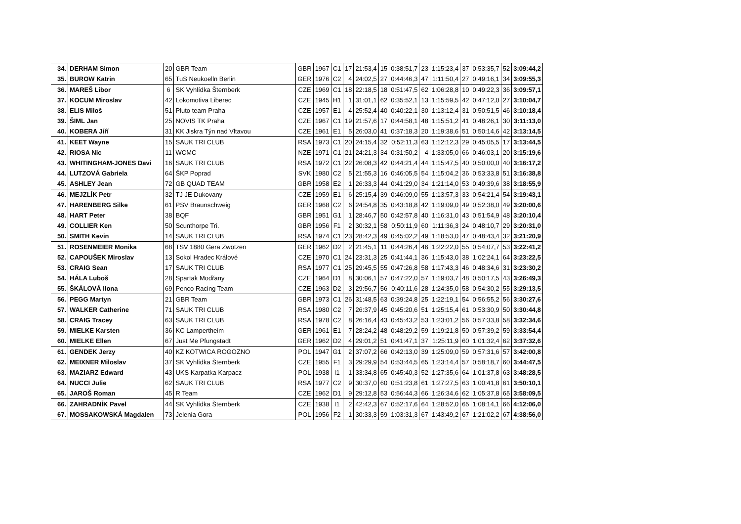| 34. | DERHAM Simon | 20 | GBR Team | GBR | 1967 | C1 | 17 | 21:53,4 | 15 | 0:38:51,7 | 23 | 1:15:23,4 | 37 | 0:53:35,7 | 52 | 3:09:44,2 |
| 35. | BUROW Katrin | 65 | TuS Neukoelln Berlin | GER | 1976 | C2 | 4 | 24:02,5 | 27 | 0:44:46,3 | 47 | 1:11:50,4 | 27 | 0:49:16,1 | 34 | 3:09:55,3 |
| 36. | MAREŠ Libor | 6 | SK Vyhlídka Šternberk | CZE | 1969 | C1 | 18 | 22:18,5 | 18 | 0:51:47,5 | 62 | 1:06:28,8 | 10 | 0:49:22,3 | 36 | 3:09:57,1 |
| 37. | KOCUM Miroslav | 42 | Lokomotiva Liberec | CZE | 1945 | H1 | 1 | 31:01,1 | 62 | 0:35:52,1 | 13 | 1:15:59,5 | 42 | 0:47:12,0 | 27 | 3:10:04,7 |
| 38. | ELIS Miloš | 51 | Pluto team Praha | CZE | 1957 | E1 | 4 | 25:52,4 | 40 | 0:40:22,1 | 30 | 1:13:12,4 | 31 | 0:50:51,5 | 46 | 3:10:18,4 |
| 39. | ŠIML Jan | 25 | NOVIS TK Praha | CZE | 1967 | C1 | 19 | 21:57,6 | 17 | 0:44:58,1 | 48 | 1:15:51,2 | 41 | 0:48:26,1 | 30 | 3:11:13,0 |
| 40. | KOBERA Jiří | 31 | KK Jiskra Týn nad Vltavou | CZE | 1961 | E1 | 5 | 26:03,0 | 41 | 0:37:18,3 | 20 | 1:19:38,6 | 51 | 0:50:14,6 | 42 | 3:13:14,5 |
| 41. | KEET Wayne | 15 | SAUK TRI CLUB | RSA | 1973 | C1 | 20 | 24:15,4 | 32 | 0:52:11,3 | 63 | 1:12:12,3 | 29 | 0:45:05,5 | 17 | 3:13:44,5 |
| 42. | RIOSA Nic | 11 | WCMC | NZE | 1971 | C1 | 21 | 24:21,3 | 34 | 0:31:50,2 | 4 | 1:33:05,0 | 66 | 0:46:03,1 | 20 | 3:15:19,6 |
| 43. | WHITINGHAM-JONES Davi | 16 | SAUK TRI CLUB | RSA | 1972 | C1 | 22 | 26:08,3 | 42 | 0:44:21,4 | 44 | 1:15:47,5 | 40 | 0:50:00,0 | 40 | 3:16:17,2 |
| 44. | LUTZOVÁ Gabriela | 64 | ŠKP Poprad | SVK | 1980 | C2 | 5 | 21:55,3 | 16 | 0:46:05,5 | 54 | 1:15:04,2 | 36 | 0:53:33,8 | 51 | 3:16:38,8 |
| 45. | ASHLEY Jean | 72 | GB QUAD TEAM | GBR | 1958 | E2 | 1 | 26:33,3 | 44 | 0:41:29,0 | 34 | 1:21:14,0 | 53 | 0:49:39,6 | 38 | 3:18:55,9 |
| 46. | MEJZLÍK Petr | 32 | TJ JE Dukovany | CZE | 1959 | E1 | 6 | 25:15,4 | 39 | 0:46:09,0 | 55 | 1:13:57,3 | 33 | 0:54:21,4 | 54 | 3:19:43,1 |
| 47. | HARENBERG Silke | 61 | PSV Braunschweig | GER | 1968 | C2 | 6 | 24:54,8 | 35 | 0:43:18,8 | 42 | 1:19:09,0 | 49 | 0:52:38,0 | 49 | 3:20:00,6 |
| 48. | HART Peter | 38 | BQF | GBR | 1951 | G1 | 1 | 28:46,7 | 50 | 0:42:57,8 | 40 | 1:16:31,0 | 43 | 0:51:54,9 | 48 | 3:20:10,4 |
| 49. | COLLIER Ken | 50 | Scunthorpe Tri. | GBR | 1956 | F1 | 2 | 30:32,1 | 58 | 0:50:11,9 | 60 | 1:11:36,3 | 24 | 0:48:10,7 | 29 | 3:20:31,0 |
| 50. | SMITH Kevin | 14 | SAUK TRI CLUB | RSA | 1974 | C1 | 23 | 28:42,3 | 49 | 0:45:02,2 | 49 | 1:18:53,0 | 47 | 0:48:43,4 | 32 | 3:21:20,9 |
| 51. | ROSENMEIER Monika | 68 | TSV 1880 Gera Zwötzen | GER | 1962 | D2 | 2 | 21:45,1 | 11 | 0:44:26,4 | 46 | 1:22:22,0 | 55 | 0:54:07,7 | 53 | 3:22:41,2 |
| 52. | CAPOUŠEK Miroslav | 13 | Sokol Hradec Králové | CZE | 1970 | C1 | 24 | 23:31,3 | 25 | 0:41:44,1 | 36 | 1:15:43,0 | 38 | 1:02:24,1 | 64 | 3:23:22,5 |
| 53. | CRAIG Sean | 17 | SAUK TRI CLUB | RSA | 1977 | C1 | 25 | 29:45,5 | 55 | 0:47:26,8 | 58 | 1:17:43,3 | 46 | 0:48:34,6 | 31 | 3:23:30,2 |
| 54. | HÁLA Luboš | 28 | Spartak Modřany | CZE | 1964 | D1 | 8 | 30:06,1 | 57 | 0:47:22,0 | 57 | 1:19:03,7 | 48 | 0:50:17,5 | 43 | 3:26:49,3 |
| 55. | ŠKÁLOVÁ Ilona | 69 | Penco Racing Team | CZE | 1963 | D2 | 3 | 29:56,7 | 56 | 0:40:11,6 | 28 | 1:24:35,0 | 58 | 0:54:30,2 | 55 | 3:29:13,5 |
| 56. | PEGG Martyn | 21 | GBR Team | GBR | 1973 | C1 | 26 | 31:48,5 | 63 | 0:39:24,8 | 25 | 1:22:19,1 | 54 | 0:56:55,2 | 56 | 3:30:27,6 |
| 57. | WALKER Catherine | 71 | SAUK TRI CLUB | RSA | 1980 | C2 | 7 | 26:37,9 | 45 | 0:45:20,6 | 51 | 1:25:15,4 | 61 | 0:53:30,9 | 50 | 3:30:44,8 |
| 58. | CRAIG Tracey | 63 | SAUK TRI CLUB | RSA | 1978 | C2 | 8 | 26:16,4 | 43 | 0:45:43,2 | 53 | 1:23:01,2 | 56 | 0:57:33,8 | 58 | 3:32:34,6 |
| 59. | MIELKE Karsten | 36 | KC Lampertheim | GER | 1961 | E1 | 7 | 28:24,2 | 48 | 0:48:29,2 | 59 | 1:19:21,8 | 50 | 0:57:39,2 | 59 | 3:33:54,4 |
| 60. | MIELKE Ellen | 67 | Just Me Pfungstadt | GER | 1962 | D2 | 4 | 29:01,2 | 51 | 0:41:47,1 | 37 | 1:25:11,9 | 60 | 1:01:32,4 | 62 | 3:37:32,6 |
| 61. | GENDEK Jerzy | 40 | KZ KOTWICA ROGOZNO | POL | 1947 | G1 | 2 | 37:07,2 | 66 | 0:42:13,0 | 39 | 1:25:09,0 | 59 | 0:57:31,6 | 57 | 3:42:00,8 |
| 62. | MEIXNER Miloslav | 37 | SK Vyhlídka Šternberk | CZE | 1955 | F1 | 3 | 29:29,9 | 54 | 0:53:44,5 | 65 | 1:23:14,4 | 57 | 0:58:18,7 | 60 | 3:44:47,5 |
| 63. | MAZIARZ Edward | 43 | UKS Karpatka Karpacz | POL | 1938 | I1 | 1 | 33:34,8 | 65 | 0:45:40,3 | 52 | 1:27:35,6 | 64 | 1:01:37,8 | 63 | 3:48:28,5 |
| 64. | NUCCI Julie | 62 | SAUK TRI CLUB | RSA | 1977 | C2 | 9 | 30:37,0 | 60 | 0:51:23,8 | 61 | 1:27:27,5 | 63 | 1:00:41,8 | 61 | 3:50:10,1 |
| 65. | JAROŠ Roman | 45 | R Team | CZE | 1962 | D1 | 9 | 29:12,8 | 53 | 0:56:44,3 | 66 | 1:26:34,6 | 62 | 1:05:37,8 | 65 | 3:58:09,5 |
| 66. | ZAHRADNÍK Pavel | 44 | SK Vyhlídka Šternberk | CZE | 1938 | I1 | 2 | 42:42,3 | 67 | 0:52:17,6 | 64 | 1:28:52,0 | 65 | 1:08:14,1 | 66 | 4:12:06,0 |
| 67. | MOSSAKOWSKÁ Magdalen | 73 | Jelenia Gora | POL | 1956 | F2 | 1 | 30:33,3 | 59 | 1:03:31,3 | 67 | 1:43:49,2 | 67 | 1:21:02,2 | 67 | 4:38:56,0 |